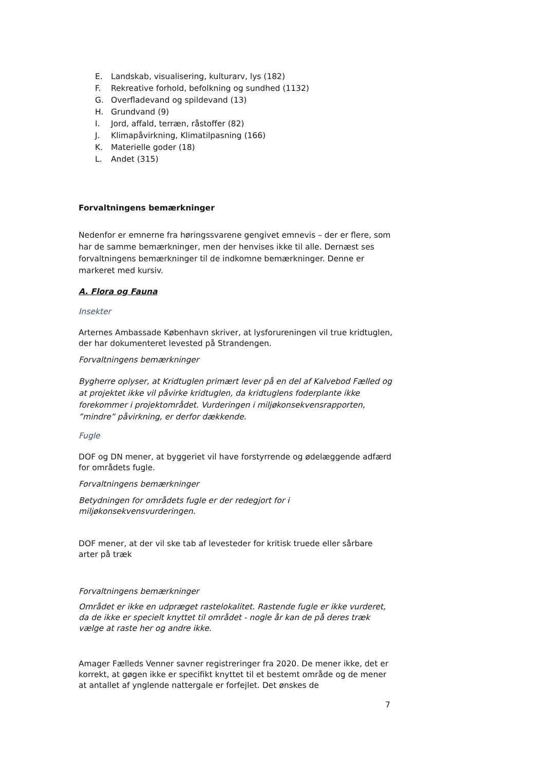E. Landskab, visualisering, kulturarv, lys (182)
F. Rekreative forhold, befolkning og sundhed (1132)
G. Overfladevand og spildevand (13)
H. Grundvand (9)
I. Jord, affald, terræn, råstoffer (82)
J. Klimapåvirkning, Klimatilpasning (166)
K. Materielle goder (18)
L. Andet (315)
Forvaltningens bemærkninger
Nedenfor er emnerne fra høringssvarene gengivet emnevis – der er flere, som har de samme bemærkninger, men der henvises ikke til alle. Dernæst ses forvaltningens bemærkninger til de indkomne bemærkninger. Denne er markeret med kursiv.
A. Flora og Fauna
Insekter
Arternes Ambassade København skriver, at lysforureningen vil true kridtuglen, der har dokumenteret levested på Strandengen.
Forvaltningens bemærkninger
Bygherre oplyser, at Kridtuglen primært lever på en del af Kalvebod Fælled og at projektet ikke vil påvirke kridtuglen, da kridtuglens foderplante ikke forekommer i projektområdet. Vurderingen i miljøkonsekvensrapporten, ”mindre” påvirkning, er derfor dækkende.
Fugle
DOF og DN mener, at byggeriet vil have forstyrrende og ødelæggende adfærd for områdets fugle.
Forvaltningens bemærkninger
Betydningen for områdets fugle er der redegjort for i miljøkonsekvensvurderingen.
DOF mener, at der vil ske tab af levesteder for kritisk truede eller sårbare arter på træk
Forvaltningens bemærkninger
Området er ikke en udpræget rastelokalitet. Rastende fugle er ikke vurderet, da de ikke er specielt knyttet til området - nogle år kan de på deres træk vælge at raste her og andre ikke.
Amager Fælleds Venner savner registreringer fra 2020. De mener ikke, det er korrekt, at gøgen ikke er specifikt knyttet til et bestemt område og de mener at antallet af ynglende nattergale er forfejlet. Det ønskes de
7